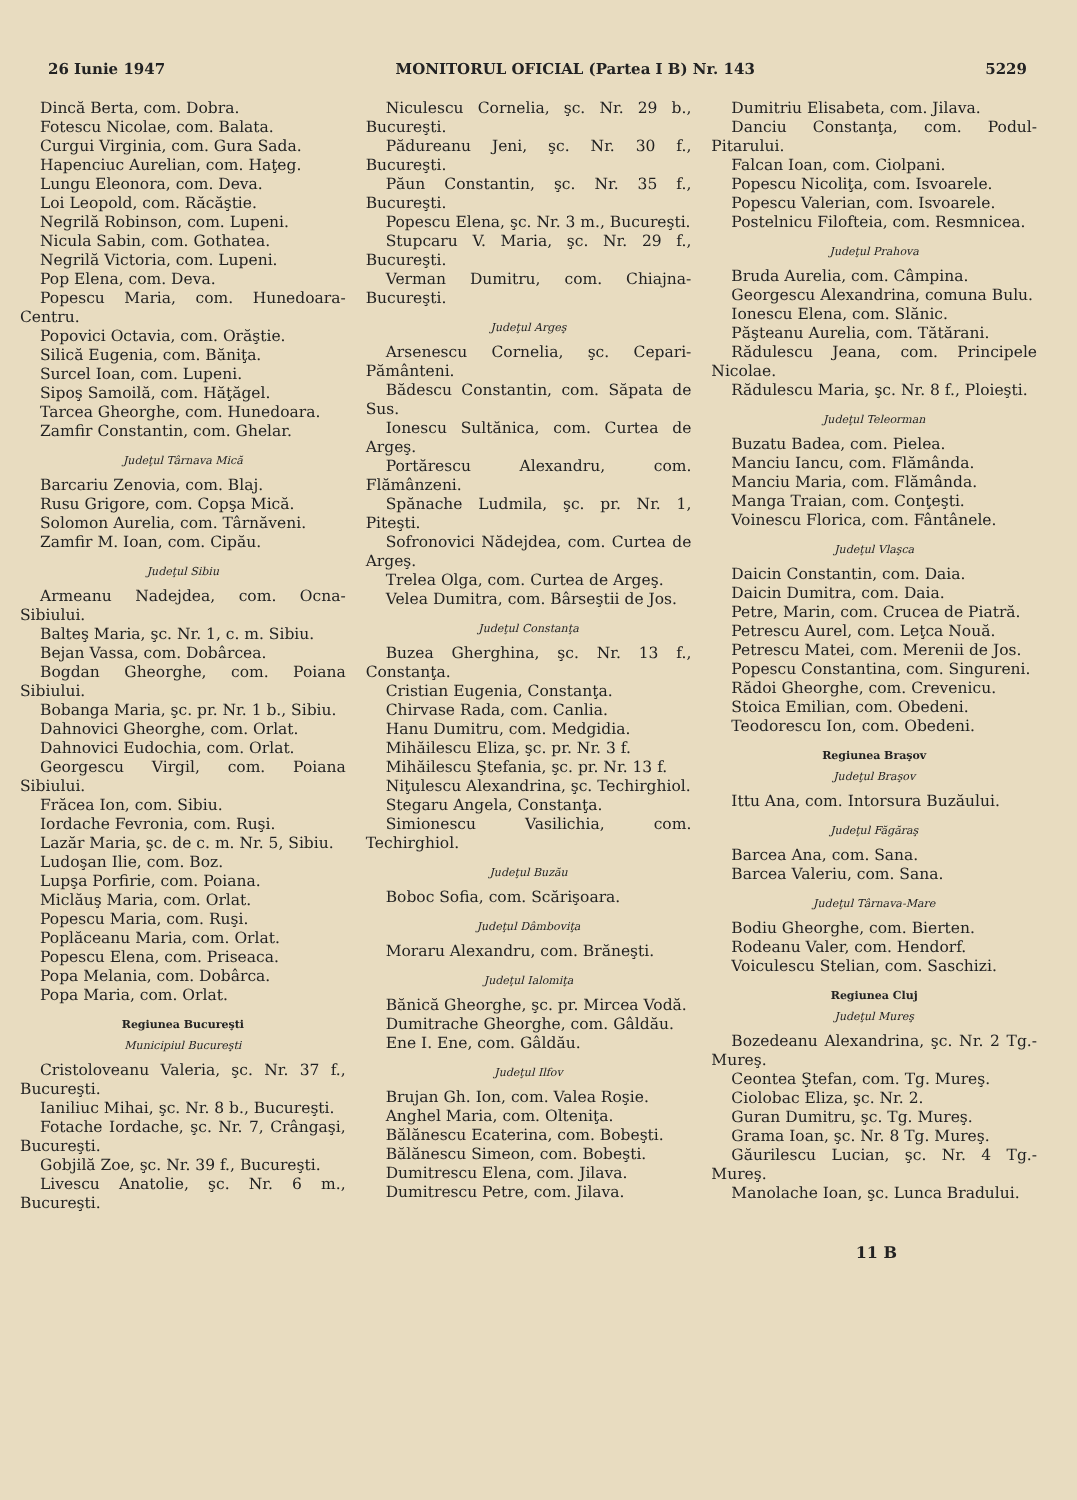26 Iunie 1947 MONITORUL OFICIAL (Partea I B) Nr. 143 5229
Dincă Berta, com. Dobra.
Fotescu Nicolae, com. Balata.
Curgui Virginia, com. Gura Sada.
Hapenciuc Aurelian, com. Haţeg.
Lungu Eleonora, com. Deva.
Loi Leopold, com. Răcăştie.
Negrilă Robinson, com. Lupeni.
Nicula Sabin, com. Gothatea.
Negrilă Victoria, com. Lupeni.
Pop Elena, com. Deva.
Popescu Maria, com. Hunedoara-Centru.
Popovici Octavia, com. Orăştie.
Silică Eugenia, com. Băniţa.
Surcel Ioan, com. Lupeni.
Sipoş Samoilă, com. Hăţăgel.
Tarcea Gheorghe, com. Hunedoara.
Zamfir Constantin, com. Ghelar.
Judeţul Târnava Mică
Barcariu Zenovia, com. Blaj.
Rusu Grigore, com. Copşa Mică.
Solomon Aurelia, com. Târnăveni.
Zamfir M. Ioan, com. Cipău.
Judeţul Sibiu
Armeanu Nadejdea, com. Ocna-Sibiului.
Balteş Maria, şc. Nr. 1, c. m. Sibiu.
Bejan Vassa, com. Dobârcea.
Bogdan Gheorghe, com. Poiana Sibiului.
Bobanga Maria, şc. pr. Nr. 1 b., Sibiu.
Dahnovici Gheorghe, com. Orlat.
Dahnovici Eudochia, com. Orlat.
Georgescu Virgil, com. Poiana Sibiului.
Frăcea Ion, com. Sibiu.
Iordache Fevronia, com. Ruşi.
Lazăr Maria, şc. de c. m. Nr. 5, Sibiu.
Ludoşan Ilie, com. Boz.
Lupşa Porfirie, com. Poiana.
Miclăuş Maria, com. Orlat.
Popescu Maria, com. Ruşi.
Poplăceanu Maria, com. Orlat.
Popescu Elena, com. Priseaca.
Popa Melania, com. Dobârca.
Popa Maria, com. Orlat.
Regiunea Bucureşti
Municipiul Bucureşti
Cristoloveanu Valeria, şc. Nr. 37 f., Bucureşti.
Ianiliuc Mihai, şc. Nr. 8 b., Bucureşti.
Fotache Iordache, şc. Nr. 7, Crângaşi, Bucureşti.
Gobjilă Zoe, şc. Nr. 39 f., Bucureşti.
Livescu Anatolie, şc. Nr. 6 m., Bucureşti.
Niculescu Cornelia, şc. Nr. 29 b., Bucureşti.
Pădureanu Jeni, şc. Nr. 30 f., Bucureşti.
Păun Constantin, şc. Nr. 35 f., Bucureşti.
Popescu Elena, şc. Nr. 3 m., Bucureşti.
Stupcaru V. Maria, şc. Nr. 29 f., Bucureşti.
Verman Dumitru, com. Chiajna-Bucureşti.
Judeţul Argeş
Arsenescu Cornelia, şc. Cepari-Pământeni.
Bădescu Constantin, com. Săpata de Sus.
Ionescu Sultănica, com. Curtea de Argeş.
Portărescu Alexandru, com. Flămânzeni.
Spănache Ludmila, şc. pr. Nr. 1, Piteşti.
Sofronovici Nădejdea, com. Curtea de Argeş.
Trelea Olga, com. Curtea de Argeş.
Velea Dumitra, com. Bârseştii de Jos.
Judeţul Constanţa
Buzea Gherghina, şc. Nr. 13 f., Constanţa.
Cristian Eugenia, Constanţa.
Chirvase Rada, com. Canlia.
Hanu Dumitru, com. Medgidia.
Mihăilescu Eliza, şc. pr. Nr. 3 f.
Mihăilescu Ştefania, şc. pr. Nr. 13 f.
Niţulescu Alexandrina, şc. Techirghiol.
Stegaru Angela, Constanţa.
Simionescu Vasilichia, com. Techirghiol.
Judeţul Buzău
Boboc Sofia, com. Scărişoara.
Judeţul Dâmboviţa
Moraru Alexandru, com. Brăneşti.
Judeţul Ialomiţa
Bănică Gheorghe, şc. pr. Mircea Vodă.
Dumitrache Gheorghe, com. Gâldău.
Ene I. Ene, com. Gâldău.
Judeţul Ilfov
Brujan Gh. Ion, com. Valea Roşie.
Anghel Maria, com. Olteniţa.
Bălănescu Ecaterina, com. Bobeşti.
Bălănescu Simeon, com. Bobeşti.
Dumitrescu Elena, com. Jilava.
Dumitrescu Petre, com. Jilava.
Dumitriu Elisabeta, com. Jilava.
Danciu Constanţa, com. Podul-Pitarului.
Falcan Ioan, com. Ciolpani.
Popescu Nicoliţa, com. Isvoarele.
Popescu Valerian, com. Isvoarele.
Postelnicu Filofteia, com. Resmnicea.
Judeţul Prahova
Bruda Aurelia, com. Câmpina.
Georgescu Alexandrina, comuna Bulu.
Ionescu Elena, com. Slănic.
Păşteanu Aurelia, com. Tătărani.
Rădulescu Jeana, com. Principele Nicolae.
Rădulescu Maria, şc. Nr. 8 f., Ploieşti.
Judeţul Teleorman
Buzatu Badea, com. Pielea.
Manciu Iancu, com. Flămânda.
Manciu Maria, com. Flămânda.
Manga Traian, com. Conţeşti.
Voinescu Florica, com. Fântânele.
Judeţul Vlaşca
Daicin Constantin, com. Daia.
Daicin Dumitra, com. Daia.
Petre, Marin, com. Crucea de Piatră.
Petrescu Aurel, com. Leţca Nouă.
Petrescu Matei, com. Merenii de Jos.
Popescu Constantina, com. Singureni.
Rădoi Gheorghe, com. Crevenicu.
Stoica Emilian, com. Obedeni.
Teodorescu Ion, com. Obedeni.
Regiunea Braşov
Judeţul Braşov
Ittu Ana, com. Intorsura Buzăului.
Judeţul Făgăraş
Barcea Ana, com. Sana.
Barcea Valeriu, com. Sana.
Judeţul Târnava-Mare
Bodiu Gheorghe, com. Bierten.
Rodeanu Valer, com. Hendorf.
Voiculescu Stelian, com. Saschizi.
Regiunea Cluj
Judeţul Mureş
Bozedeanu Alexandrina, şc. Nr. 2 Tg.-Mureş.
Ceontea Ştefan, com. Tg. Mureş.
Ciolobac Eliza, şc. Nr. 2.
Guran Dumitru, şc. Tg. Mureş.
Grama Ioan, şc. Nr. 8 Tg. Mureş.
Găurilescu Lucian, şc. Nr. 4 Tg.-Mureş.
Manolache Ioan, şc. Lunca Bradului.
11 B